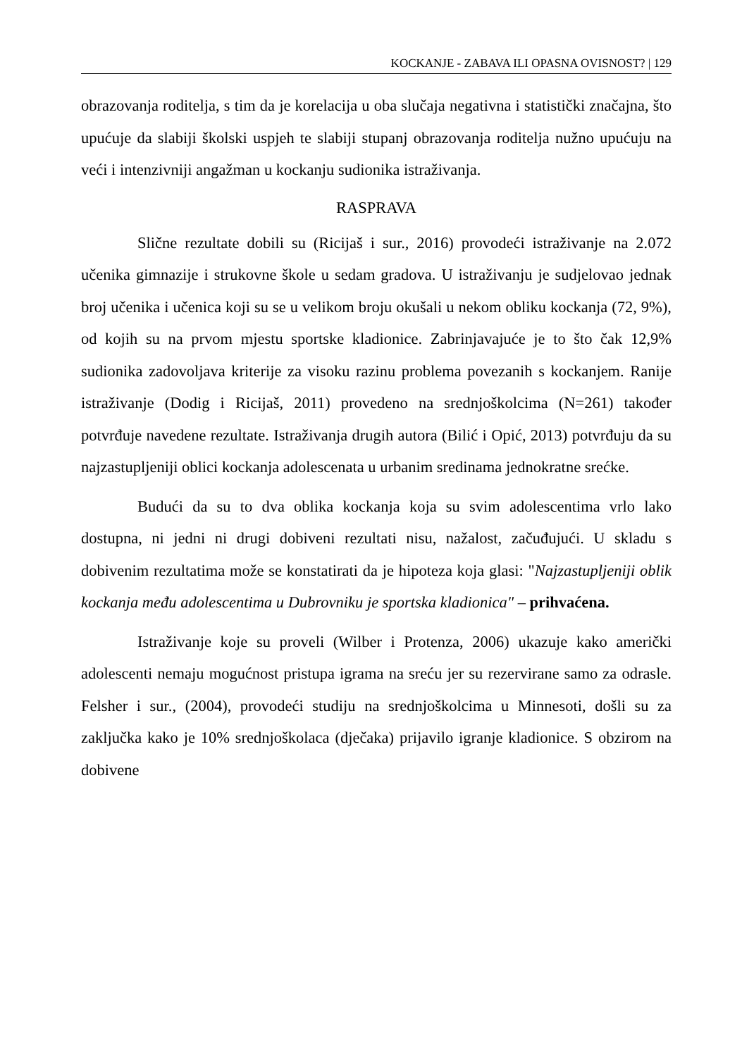KOCKANJE - ZABAVA ILI OPASNA OVISNOST? | 129
obrazovanja roditelja, s tim da je korelacija u oba slučaja negativna i statistički značajna, što upućuje da slabiji školski uspjeh te slabiji stupanj obrazovanja roditelja nužno upućuju na veći i intenzivniji angažman u kockanju sudionika istraživanja.
RASPRAVA
Slične rezultate dobili su (Ricijaš i sur., 2016) provodeći istraživanje na 2.072 učenika gimnazije i strukovne škole u sedam gradova. U istraživanju je sudjelovao jednak broj učenika i učenica koji su se u velikom broju okušali u nekom obliku kockanja (72, 9%), od kojih su na prvom mjestu sportske kladionice. Zabrinjavajuće je to što čak 12,9% sudionika zadovoljava kriterije za visoku razinu problema povezanih s kockanjem. Ranije istraživanje (Dodig i Ricijaš, 2011) provedeno na srednjoškolcima (N=261) također potvrđuje navedene rezultate. Istraživanja drugih autora (Bilić i Opić, 2013) potvrđuju da su najzastupljeniji oblici kockanja adolescenata u urbanim sredinama jednokratne srećke.
Budući da su to dva oblika kockanja koja su svim adolescentima vrlo lako dostupna, ni jedni ni drugi dobiveni rezultati nisu, nažalost, začuđujući. U skladu s dobivenim rezultatima može se konstatirati da je hipoteza koja glasi: "Najzastupljeniji oblik kockanja među adolescentima u Dubrovniku je sportska kladionica" – prihvaćena.
Istraživanje koje su proveli (Wilber i Protenza, 2006) ukazuje kako američki adolescenti nemaju mogućnost pristupa igrama na sreću jer su rezervirane samo za odrasle. Felsher i sur., (2004), provodeći studiju na srednjoškolcima u Minnesoti, došli su za zaključka kako je 10% srednjoškolaca (dječaka) prijavilo igranje kladionice. S obzirom na dobivene